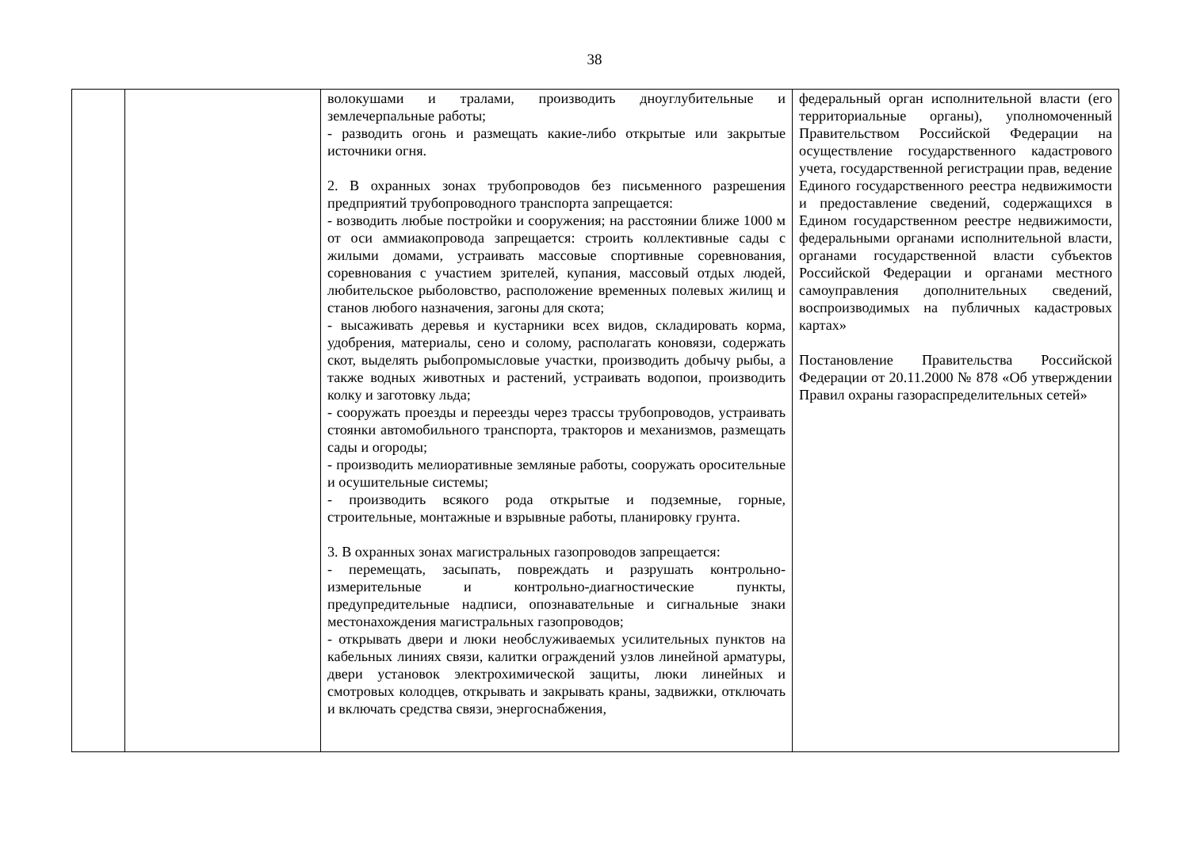38
| | | волокушами и тралами, производить дноуглубительные и землечерпальные работы; - разводить огонь и размещать какие-либо открытые или закрытые источники огня. 2. В охранных зонах трубопроводов без письменного разрешения предприятий трубопроводного транспорта запрещается: - возводить любые постройки и сооружения; на расстоянии ближе 1000 м от оси аммиакопровода запрещается: строить коллективные сады с жилыми домами, устраивать массовые спортивные соревнования, соревнования с участием зрителей, купания, массовый отдых людей, любительское рыболовство, расположение временных полевых жилищ и станов любого назначения, загоны для скота; - высаживать деревья и кустарники всех видов, складировать корма, удобрения, материалы, сено и солому, располагать коновязи, содержать скот, выделять рыбопромысловые участки, производить добычу рыбы, а также водных животных и растений, устраивать водопои, производить колку и заготовку льда; - сооружать проезды и переезды через трассы трубопроводов, устраивать стоянки автомобильного транспорта, тракторов и механизмов, размещать сады и огороды; - производить мелиоративные земляные работы, сооружать оросительные и осушительные системы; - производить всякого рода открытые и подземные, горные, строительные, монтажные и взрывные работы, планировку грунта. 3. В охранных зонах магистральных газопроводов запрещается: - перемещать, засыпать, повреждать и разрушать контрольно-измерительные и контрольно-диагностические пункты, предупредительные надписи, опознавательные и сигнальные знаки местонахождения магистральных газопроводов; - открывать двери и люки необслуживаемых усилительных пунктов на кабельных линиях связи, калитки ограждений узлов линейной арматуры, двери установок электрохимической защиты, люки линейных и смотровых колодцев, открывать и закрывать краны, задвижки, отключать и включать средства связи, энергоснабжения, | федеральный орган исполнительной власти (его территориальные органы), уполномоченный Правительством Российской Федерации на осуществление государственного кадастрового учета, государственной регистрации прав, ведение Единого государственного реестра недвижимости и предоставление сведений, содержащихся в Едином государственном реестре недвижимости, федеральными органами исполнительной власти, органами государственной власти субъектов Российской Федерации и органами местного самоуправления дополнительных сведений, воспроизводимых на публичных кадастровых картах» Постановление Правительства Российской Федерации от 20.11.2000 № 878 «Об утверждении Правил охраны газораспределительных сетей» |